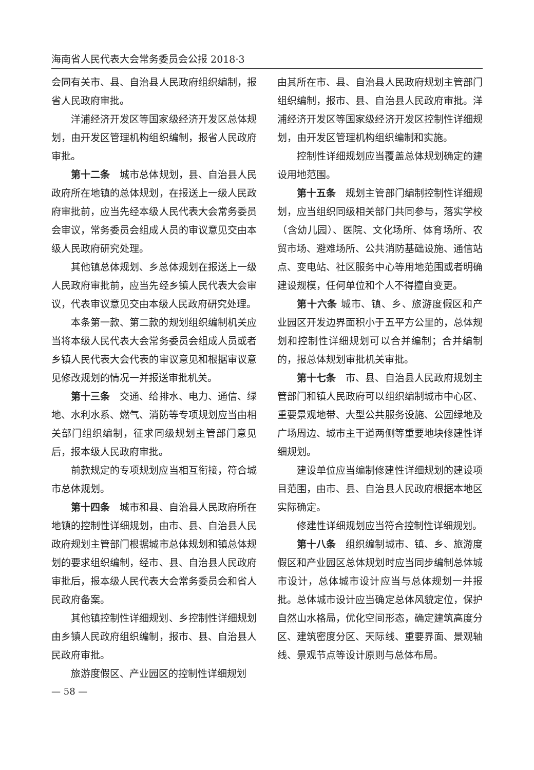海南省人民代表大会常务委员会公报 2018·3
会同有关市、县、自治县人民政府组织编制，报省人民政府审批。
洋浦经济开发区等国家级经济开发区总体规划，由开发区管理机构组织编制，报省人民政府审批。
第十二条　城市总体规划，县、自治县人民政府所在地镇的总体规划，在报送上一级人民政府审批前，应当先经本级人民代表大会常务委员会审议，常务委员会组成人员的审议意见交由本级人民政府研究处理。
其他镇总体规划、乡总体规划在报送上一级人民政府审批前，应当先经乡镇人民代表大会审议，代表审议意见交由本级人民政府研究处理。
本条第一款、第二款的规划组织编制机关应当将本级人民代表大会常务委员会组成人员或者乡镇人民代表大会代表的审议意见和根据审议意见修改规划的情况一并报送审批机关。
第十三条　交通、给排水、电力、通信、绿地、水利水系、燃气、消防等专项规划应当由相关部门组织编制，征求同级规划主管部门意见后，报本级人民政府审批。
前款规定的专项规划应当相互衔接，符合城市总体规划。
第十四条　城市和县、自治县人民政府所在地镇的控制性详细规划，由市、县、自治县人民政府规划主管部门根据城市总体规划和镇总体规划的要求组织编制，经市、县、自治县人民政府审批后，报本级人民代表大会常务委员会和省人民政府备案。
其他镇控制性详细规划、乡控制性详细规划由乡镇人民政府组织编制，报市、县、自治县人民政府审批。
旅游度假区、产业园区的控制性详细规划
由其所在市、县、自治县人民政府规划主管部门组织编制，报市、县、自治县人民政府审批。洋浦经济开发区等国家级经济开发区控制性详细规划，由开发区管理机构组织编制和实施。
控制性详细规划应当覆盖总体规划确定的建设用地范围。
第十五条　规划主管部门编制控制性详细规划，应当组织同级相关部门共同参与，落实学校（含幼儿园）、医院、文化场所、体育场所、农贸市场、避难场所、公共消防基础设施、通信站点、变电站、社区服务中心等用地范围或者明确建设规模，任何单位和个人不得擅自变更。
第十六条 城市、镇、乡、旅游度假区和产业园区开发边界面积小于五平方公里的，总体规划和控制性详细规划可以合并编制；合并编制的，报总体规划审批机关审批。
第十七条　市、县、自治县人民政府规划主管部门和镇人民政府可以组织编制城市中心区、重要景观地带、大型公共服务设施、公园绿地及广场周边、城市主干道两侧等重要地块修建性详细规划。
建设单位应当编制修建性详细规划的建设项目范围，由市、县、自治县人民政府根据本地区实际确定。
修建性详细规划应当符合控制性详细规划。
第十八条　组织编制城市、镇、乡、旅游度假区和产业园区总体规划时应当同步编制总体城市设计，总体城市设计应当与总体规划一并报批。总体城市设计应当确定总体风貌定位，保护自然山水格局，优化空间形态，确定建筑高度分区、建筑密度分区、天际线、重要界面、景观轴线、景观节点等设计原则与总体布局。
— 58 —